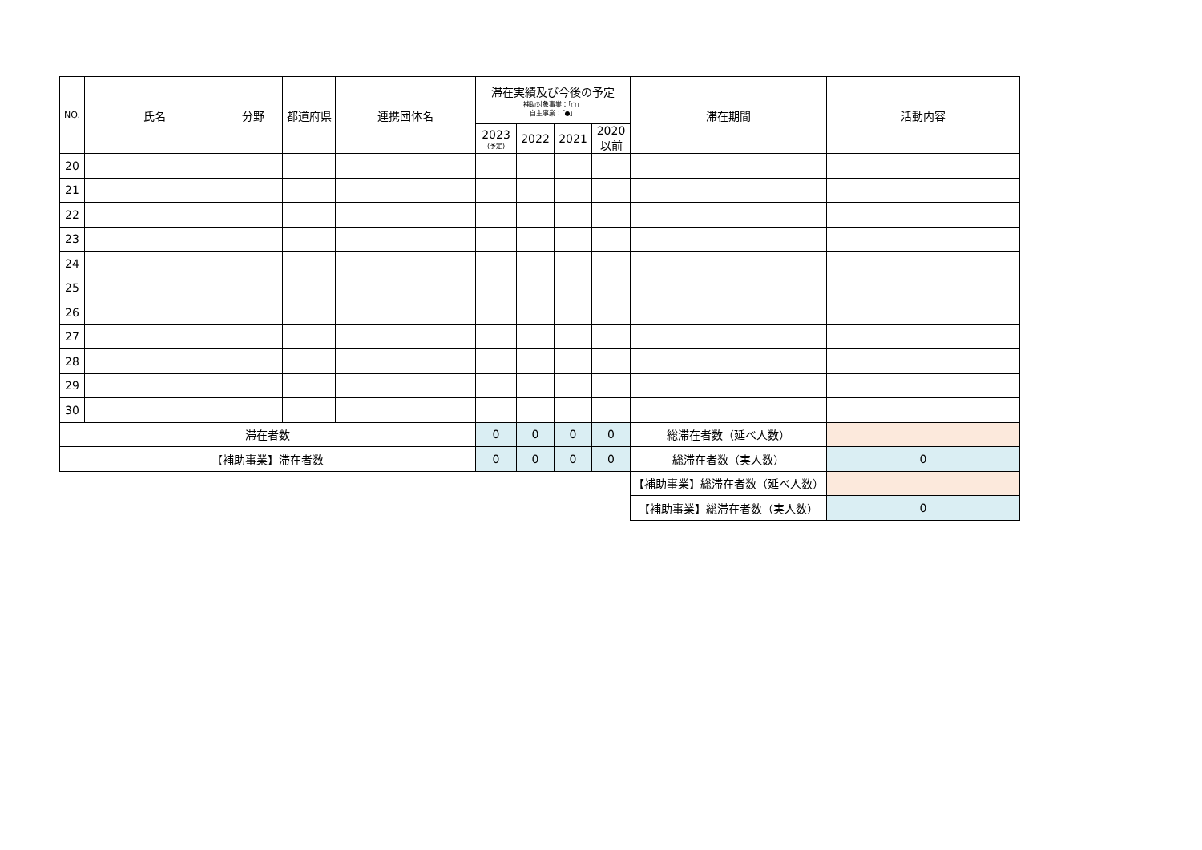| NO. | 氏名 | 分野 | 都道府県 | 連携団体名 | 滞在実績及び今後の予定 補助対象事業：「○」 自主事業：「●」 | | | | 滞在期間 | 活動内容 |
| --- | --- | --- | --- | --- | --- | --- | --- | --- | --- | --- |
| | | | | | 2023 (予定) | 2022 | 2021 | 2020 以前 | | |
| 20 | | | | | | | | | | |
| 21 | | | | | | | | | | |
| 22 | | | | | | | | | | |
| 23 | | | | | | | | | | |
| 24 | | | | | | | | | | |
| 25 | | | | | | | | | | |
| 26 | | | | | | | | | | |
| 27 | | | | | | | | | | |
| 28 | | | | | | | | | | |
| 29 | | | | | | | | | | |
| 30 | | | | | | | | | | |
| 滞在者数 | | | | | 0 | 0 | 0 | 0 | 総滞在者数（延べ人数） | |
| 【補助事業】滞在者数 | | | | | 0 | 0 | 0 | 0 | 総滞在者数（実人数） | 0 |
| | | | | | | | | | 【補助事業】総滞在者数（延べ人数） | |
| | | | | | | | | | 【補助事業】総滞在者数（実人数） | 0 |